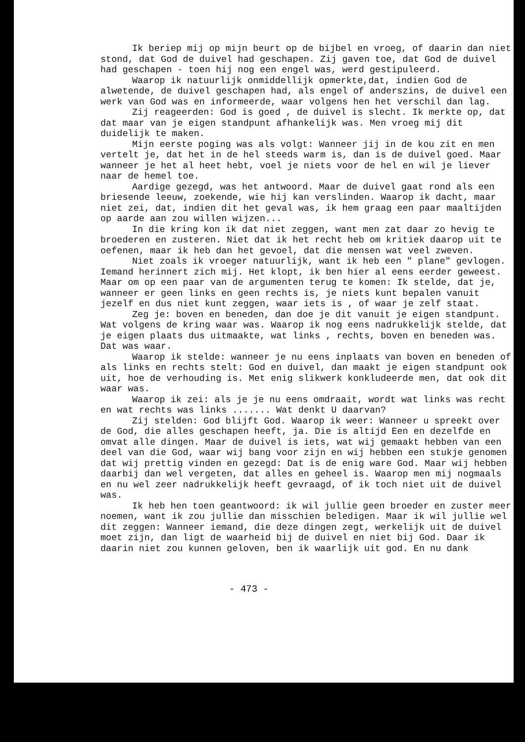Ik beriep mij op mijn beurt op de bijbel en vroeg, of daarin dan niet stond, dat God de duivel had geschapen. Zij gaven toe, dat God de duivel had geschapen - toen hij nog een engel was, werd gestipuleerd.
Waarop ik natuurlijk onmiddellijk opmerkte,dat, indien God de alwetende, de duivel geschapen had, als engel of anderszins, de duivel een werk van God was en informeerde, waar volgens hen het verschil dan lag.
Zij reageerden: God is goed , de duivel is slecht. Ik merkte op, dat dat maar van je eigen standpunt afhankelijk was. Men vroeg mij dit duidelijk te maken.
Mijn eerste poging was als volgt: Wanneer jij in de kou zit en men vertelt je, dat het in de hel steeds warm is, dan is de duivel goed. Maar wanneer je het al heet hebt, voel je niets voor de hel en wil je liever naar de hemel toe.
Aardige gezegd, was het antwoord. Maar de duivel gaat rond als een briesende leeuw, zoekende, wie hij kan verslinden. Waarop ik dacht, maar niet zei, dat, indien dit het geval was, ik hem graag een paar maaltijden op aarde aan zou willen wijzen...
In die kring kon ik dat niet zeggen, want men zat daar zo hevig te broederen en zusteren. Niet dat ik het recht heb om kritiek daarop uit te oefenen, maar ik heb dan het gevoel, dat die mensen wat veel zweven.
Niet zoals ik vroeger natuurlijk, want ik heb een " plane" gevlogen. Iemand herinnert zich mij. Het klopt, ik ben hier al eens eerder geweest. Maar om op een paar van de argumenten terug te komen: Ik stelde, dat je, wanneer er geen links en geen rechts is, je niets kunt bepalen vanuit jezelf en dus niet kunt zeggen, waar iets is , of waar je zelf staat.
Zeg je: boven en beneden, dan doe je dit vanuit je eigen standpunt. Wat volgens de kring waar was. Waarop ik nog eens nadrukkelijk stelde, dat je eigen plaats dus uitmaakte, wat links , rechts, boven en beneden was. Dat was waar.
Waarop ik stelde: wanneer je nu eens inplaats van boven en beneden of als links en rechts stelt: God en duivel, dan maakt je eigen standpunt ook uit, hoe de verhouding is. Met enig slikwerk konkludeerde men, dat ook dit waar was.
Waarop ik zei: als je je nu eens omdraait, wordt wat links was recht en wat rechts was links ....... Wat denkt U daarvan?
Zij stelden: God blijft God. Waarop ik weer: Wanneer u spreekt over de God, die alles geschapen heeft, ja. Die is altijd Een en dezelfde en omvat alle dingen. Maar de duivel is iets, wat wij gemaakt hebben van een deel van die God, waar wij bang voor zijn en wij hebben een stukje genomen dat wij prettig vinden en gezegd: Dat is de enig ware God. Maar wij hebben daarbij dan wel vergeten, dat alles en geheel is. Waarop men mij nogmaals en nu wel zeer nadrukkelijk heeft gevraagd, of ik toch niet uit de duivel was.
Ik heb hen toen geantwoord: ik wil jullie geen broeder en zuster meer noemen, want ik zou jullie dan misschien beledigen. Maar ik wil jullie wel dit zeggen: Wanneer iemand, die deze dingen zegt, werkelijk uit de duivel moet zijn, dan ligt de waarheid bij de duivel en niet bij God. Daar ik daarin niet zou kunnen geloven, ben ik waarlijk uit god. En nu dank
- 473 -